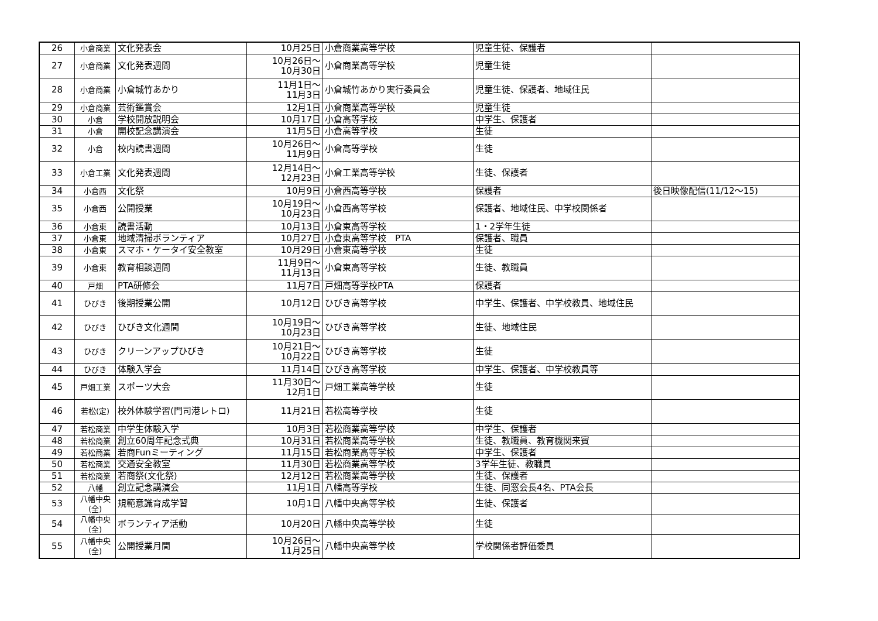| 26 | 小倉商業 | 文化発表会 | 10月25日 | 小倉商業高等学校 | 児童生徒、保護者 | |
| 27 | 小倉商業 | 文化発表週間 | 10月26日～ 10月30日 | 小倉商業高等学校 | 児童生徒 | |
| 28 | 小倉商業 | 小倉城竹あかり | 11月1日～ 11月3日 | 小倉城竹あかり実行委員会 | 児童生徒、保護者、地域住民 | |
| 29 | 小倉商業 | 芸術鑑賞会 | 12月1日 | 小倉商業高等学校 | 児童生徒 | |
| 30 | 小倉 | 学校開放説明会 | 10月17日 | 小倉高等学校 | 中学生、保護者 | |
| 31 | 小倉 | 開校記念講演会 | 11月5日 | 小倉高等学校 | 生徒 | |
| 32 | 小倉 | 校内読書週間 | 10月26日～ 11月9日 | 小倉高等学校 | 生徒 | |
| 33 | 小倉工業 | 文化発表週間 | 12月14日～ 12月23日 | 小倉工業高等学校 | 生徒、保護者 | |
| 34 | 小倉西 | 文化祭 | 10月9日 | 小倉西高等学校 | 保護者 | 後日映像配信(11/12～15) |
| 35 | 小倉西 | 公開授業 | 10月19日～ 10月23日 | 小倉西高等学校 | 保護者、地域住民、中学校関係者 | |
| 36 | 小倉東 | 読書活動 | 10月13日 | 小倉東高等学校 | 1・2学年生徒 | |
| 37 | 小倉東 | 地域清掃ボランティア | 10月27日 | 小倉東高等学校 PTA | 保護者、職員 | |
| 38 | 小倉東 | スマホ・ケータイ安全教室 | 10月29日 | 小倉東高等学校 | 生徒 | |
| 39 | 小倉東 | 教育相談週間 | 11月9日～ 11月13日 | 小倉東高等学校 | 生徒、教職員 | |
| 40 | 戸畑 | PTA研修会 | 11月7日 | 戸畑高等学校PTA | 保護者 | |
| 41 | ひびき | 後期授業公開 | 10月12日 | ひびき高等学校 | 中学生、保護者、中学校教員、地域住民 | |
| 42 | ひびき | ひびき文化週間 | 10月19日～ 10月23日 | ひびき高等学校 | 生徒、地域住民 | |
| 43 | ひびき | クリーンアップひびき | 10月21日～ 10月22日 | ひびき高等学校 | 生徒 | |
| 44 | ひびき | 体験入学会 | 11月14日 | ひびき高等学校 | 中学生、保護者、中学校教員等 | |
| 45 | 戸畑工業 | スポーツ大会 | 11月30日～ 12月1日 | 戸畑工業高等学校 | 生徒 | |
| 46 | 若松(定) | 校外体験学習(門司港レトロ) | 11月21日 | 若松高等学校 | 生徒 | |
| 47 | 若松商業 | 中学生体験入学 | 10月3日 | 若松商業高等学校 | 中学生、保護者 | |
| 48 | 若松商業 | 創立60周年記念式典 | 10月31日 | 若松商業高等学校 | 生徒、教職員、教育機関来賓 | |
| 49 | 若松商業 | 若商Funミーティング | 11月15日 | 若松商業高等学校 | 中学生、保護者 | |
| 50 | 若松商業 | 交通安全教室 | 11月30日 | 若松商業高等学校 | 3学年生徒、教職員 | |
| 51 | 若松商業 | 若商祭(文化祭) | 12月12日 | 若松商業高等学校 | 生徒、保護者 | |
| 52 | 八幡 | 創立記念講演会 | 11月1日 | 八幡高等学校 | 生徒、同窓会長4名、PTA会長 | |
| 53 | 八幡中央 (全) | 規範意識育成学習 | 10月1日 | 八幡中央高等学校 | 生徒、保護者 | |
| 54 | 八幡中央 (全) | ボランティア活動 | 10月20日 | 八幡中央高等学校 | 生徒 | |
| 55 | 八幡中央 (全) | 公開授業月間 | 10月26日～ 11月25日 | 八幡中央高等学校 | 学校関係者評価委員 | |